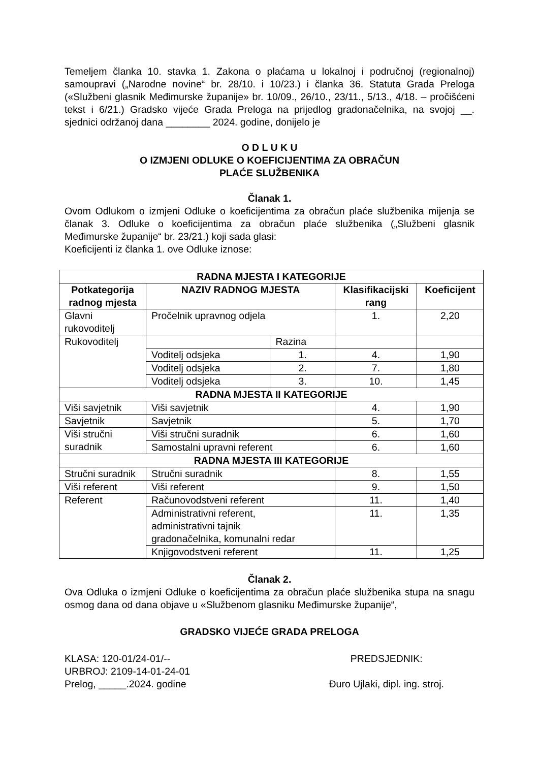Temeljem članka 10. stavka 1. Zakona o plaćama u lokalnoj i područnoj (regionalnoj) samoupravi („Narodne novine“ br. 28/10. i 10/23.) i članka 36. Statuta Grada Preloga («Službeni glasnik Međimurske županije» br. 10/09., 26/10., 23/11., 5/13., 4/18. – pročišćeni tekst i 6/21.) Gradsko vijeće Grada Preloga na prijedlog gradonačelnika, na svojoj __. sjednici održanoj dana ________ 2024. godine, donijelo je
O D L U K U
O IZMJENI ODLUKE O KOEFICIJENTIMA ZA OBRAČUN
PLAĆE SLUŽBENIKA
Članak 1.
Ovom Odlukom o izmjeni Odluke o koeficijentima za obračun plaće službenika mijenja se članak 3. Odluke o koeficijentima za obračun plaće službenika („Službeni glasnik Međimurske županije“ br. 23/21.) koji sada glasi:
Koeficijenti iz članka 1. ove Odluke iznose:
| RADNA MJESTA I KATEGORIJE | | | | |
| --- | --- | --- | --- | --- |
| Potkategorija radnog mjesta | NAZIV RADNOG MJESTA | | Klasifikacijski rang | Koeficijent |
| Glavni rukovoditelj | Pročelnik upravnog odjela | | 1. | 2,20 |
| Rukovoditelj | | Razina | | |
| | Voditelj odsjeka | 1. | 4. | 1,90 |
| | Voditelj odsjeka | 2. | 7. | 1,80 |
| | Voditelj odsjeka | 3. | 10. | 1,45 |
| RADNA MJESTA II KATEGORIJE | | | | |
| Viši savjetnik | Viši savjetnik | | 4. | 1,90 |
| Savjetnik | Savjetnik | | 5. | 1,70 |
| Viši stručni suradnik | Viši stručni suradnik | | 6. | 1,60 |
| | Samostalni upravni referent | | 6. | 1,60 |
| RADNA MJESTA III KATEGORIJE | | | | |
| Stručni suradnik | Stručni suradnik | | 8. | 1,55 |
| Viši referent | Viši referent | | 9. | 1,50 |
| Referent | Računovodstveni referent | | 11. | 1,40 |
| | Administrativni referent, administrativni tajnik gradonačelnika, komunalni redar | | 11. | 1,35 |
| | Knjigovodstveni referent | | 11. | 1,25 |
Članak 2.
Ova Odluka o izmjeni Odluke o koeficijentima za obračun plaće službenika stupa na snagu osmog dana od dana objave u «Službenom glasniku Međimurske županije“,
GRADSKO VIJEĆE GRADA PRELOGA
KLASA: 120-01/24-01/--
URBROJ: 2109-14-01-24-01
Prelog, _____.2024. godine
PREDSJEDNIK:
Đuro Ujlaki, dipl. ing. stroj.